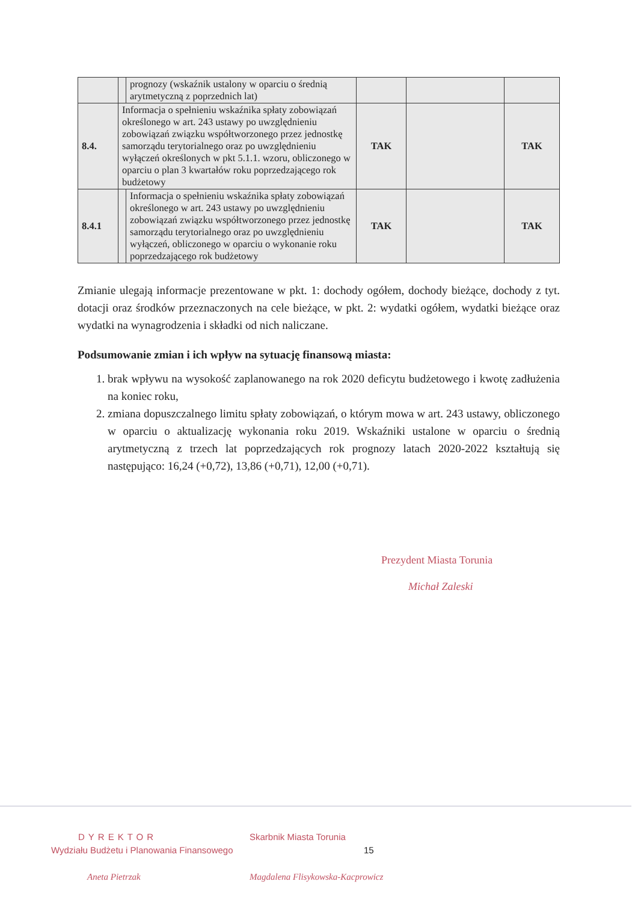| | | prognozy (wskaźnik ustalony w oparciu o średnią arytmetyczną z poprzednich lat) | | | |
| 8.4. | Informacja o spełnieniu wskaźnika spłaty zobowiązań określonego w art. 243 ustawy po uwzględnieniu zobowiązań związku współtworzonego przez jednostkę samorządu terytorialnego oraz po uwzględnieniu wyłączeń określonych w pkt 5.1.1. wzoru, obliczonego w oparciu o plan 3 kwartałów roku poprzedzającego rok budżetowy | | TAK | | TAK |
| 8.4.1 | | Informacja o spełnieniu wskaźnika spłaty zobowiązań określonego w art. 243 ustawy po uwzględnieniu zobowiązań związku współtworzonego przez jednostkę samorządu terytorialnego oraz po uwzględnieniu wyłączeń, obliczonego w oparciu o wykonanie roku poprzedzającego rok budżetowy | TAK | | TAK |
Zmianie ulegają informacje prezentowane w pkt. 1: dochody ogółem, dochody bieżące, dochody z tyt. dotacji oraz środków przeznaczonych na cele bieżące, w pkt. 2: wydatki ogółem, wydatki bieżące oraz wydatki na wynagrodzenia i składki od nich naliczane.
Podsumowanie zmian i ich wpływ na sytuację finansową miasta:
1. brak wpływu na wysokość zaplanowanego na rok 2020 deficytu budżetowego i kwotę zadłużenia na koniec roku,
2. zmiana dopuszczalnego limitu spłaty zobowiązań, o którym mowa w art. 243 ustawy, obliczonego w oparciu o aktualizację wykonania roku 2019. Wskaźniki ustalone w oparciu o średnią arytmetyczną z trzech lat poprzedzających rok prognozy latach 2020-2022 kształtują się następująco: 16,24 (+0,72), 13,86 (+0,71), 12,00 (+0,71).
Prezydent Miasta Torunia
Michał Zaleski
DYREKTOR
Wydziału Budżetu i Planowania Finansowego
Aneta Pietrzak
Skarbnik Miasta Torunia
15
Magdalena Flisykowska-Kacprowicz